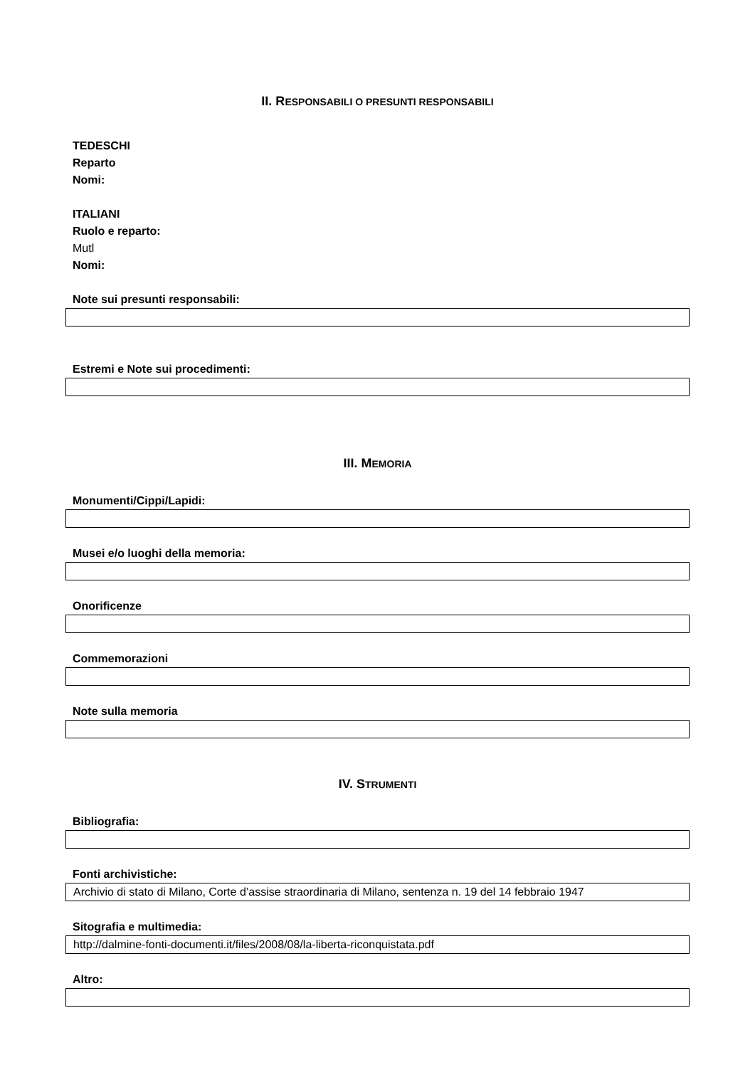II. RESPONSABILI O PRESUNTI RESPONSABILI
TEDESCHI
Reparto
Nomi:
ITALIANI
Ruolo e reparto:
Mutl
Nomi:
Note sui presunti responsabili:
Estremi e Note sui procedimenti:
III. MEMORIA
Monumenti/Cippi/Lapidi:
Musei e/o luoghi della memoria:
Onorificenze
Commemorazioni
Note sulla memoria
IV. STRUMENTI
Bibliografia:
Fonti archivistiche:
Archivio di stato di Milano, Corte d’assise straordinaria di Milano, sentenza n. 19 del 14 febbraio 1947
Sitografia e multimedia:
http://dalmine-fonti-documenti.it/files/2008/08/la-liberta-riconquistata.pdf
Altro: